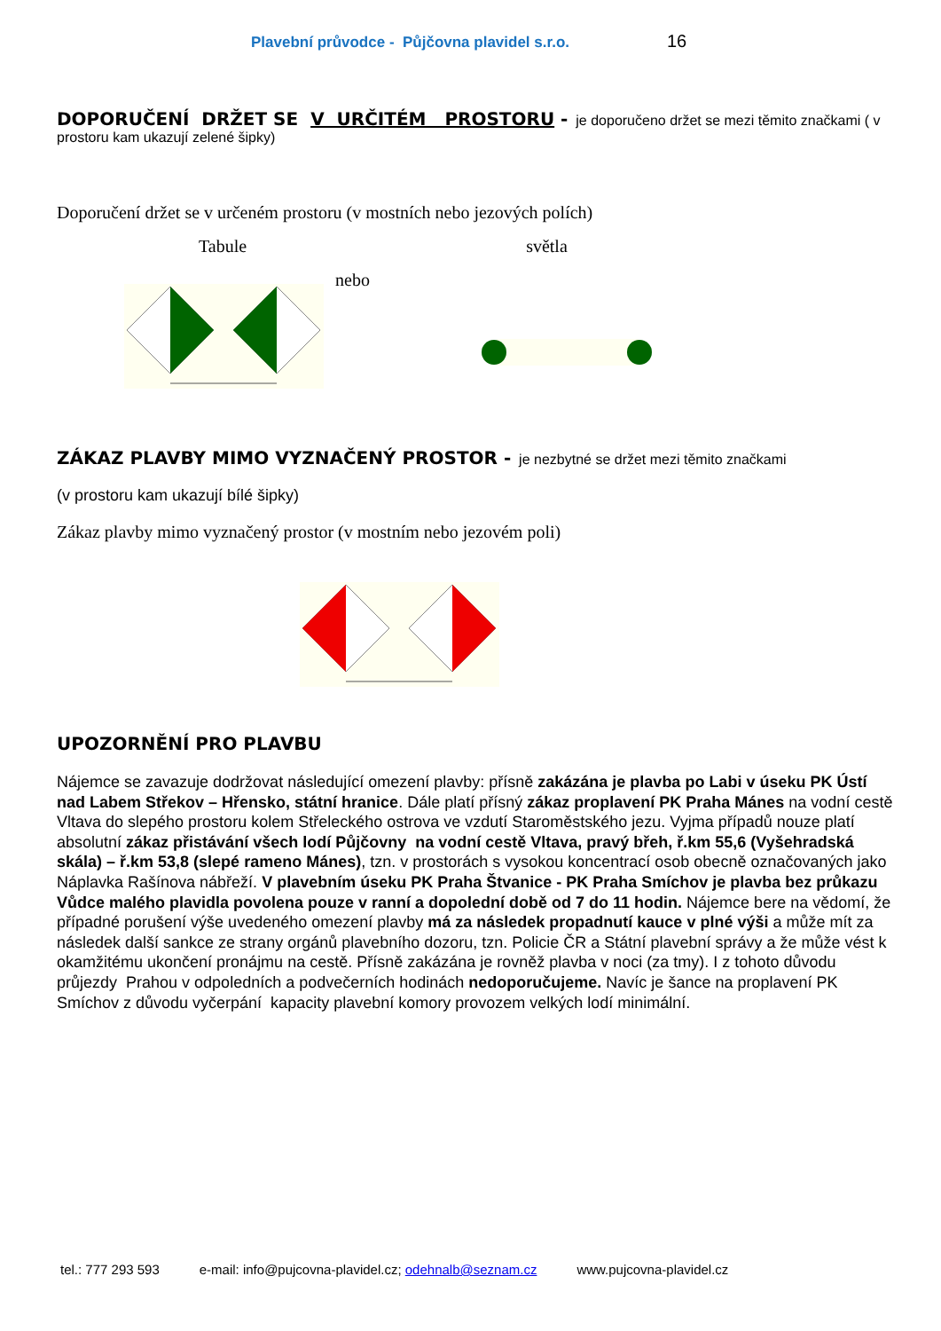Plavební průvodce - Půjčovna plavidel s.r.o. 16
DOPORUČENÍ DRŽET SE V URČITÉM PROSTORU -
je doporučeno držet se mezi těmito značkami ( v prostoru kam ukazují zelené šipky)
Doporučení držet se v určeném prostoru (v mostních nebo jezových polích)
Tabule světla
nebo
ZÁKAZ PLAVBY MIMO VYZNAČENÝ PROSTOR -
je nezbytné se držet mezi těmito značkami
(v prostoru kam ukazují bílé šipky)
Zákaz plavby mimo vyznačený prostor (v mostním nebo jezovém poli)
UPOZORNĚNÍ PRO PLAVBU
Nájemce se zavazuje dodržovat následující omezení plavby: přísně zakázána je plavba po Labi v úseku PK Ústí nad Labem Střekov – Hřensko, státní hranice. Dále platí přísný zákaz proplavení PK Praha Mánes na vodní cestě Vltava do slepého prostoru kolem Střeleckého ostrova ve vzdutí Staroměstského jezu. Vyjma případů nouze platí absolutní zákaz přistávání všech lodí Půjčovny na vodní cestě Vltava, pravý břeh, ř.km 55,6 (Vyšehradská skála) – ř.km 53,8 (slepé rameno Mánes), tzn. v prostorách s vysokou koncentrací osob obecně označovaných jako Náplavka Rašínova nábřeží. V plavebním úseku PK Praha Štvanice - PK Praha Smíchov je plavba bez průkazu Vůdce malého plavidla povolena pouze v ranní a dopolední době od 7 do 11 hodin. Nájemce bere na vědomí, že případné porušení výše uvedeného omezení plavby má za následek propadnutí kauce v plné výši a může mít za následek další sankce ze strany orgánů plavebního dozoru, tzn. Policie ČR a Státní plavební správy a že může vést k okamžitému ukončení pronájmu na cestě. Přísně zakázána je rovněž plavba v noci (za tmy). I z tohoto důvodu průjezdy Prahou v odpoledních a podvečerních hodinách nedoporučujeme. Navíc je šance na proplavení PK Smíchov z důvodu vyčerpání kapacity plavební komory provozem velkých lodí minimální.
tel.: 777 293 593 e-mail: info@pujcovna-plavidel.cz; odehnalb@seznam.cz www.pujcovna-plavidel.cz